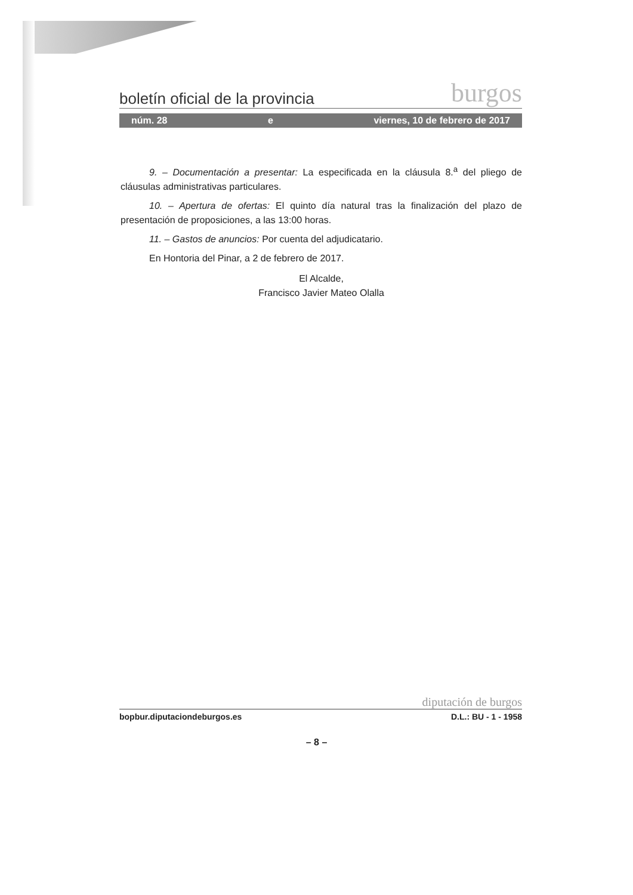boletín oficial de la provincia burgos
núm. 28 e viernes, 10 de febrero de 2017
9. – Documentación a presentar: La especificada en la cláusula 8.<sup>a</sup> del pliego de cláusulas administrativas particulares.
10. – Apertura de ofertas: El quinto día natural tras la finalización del plazo de presentación de proposiciones, a las 13:00 horas.
11. – Gastos de anuncios: Por cuenta del adjudicatario.
En Hontoria del Pinar, a 2 de febrero de 2017.
El Alcalde,
Francisco Javier Mateo Olalla
diputación de burgos
bopbur.diputaciondeburgos.es D.L.: BU - 1 - 1958
– 8 –